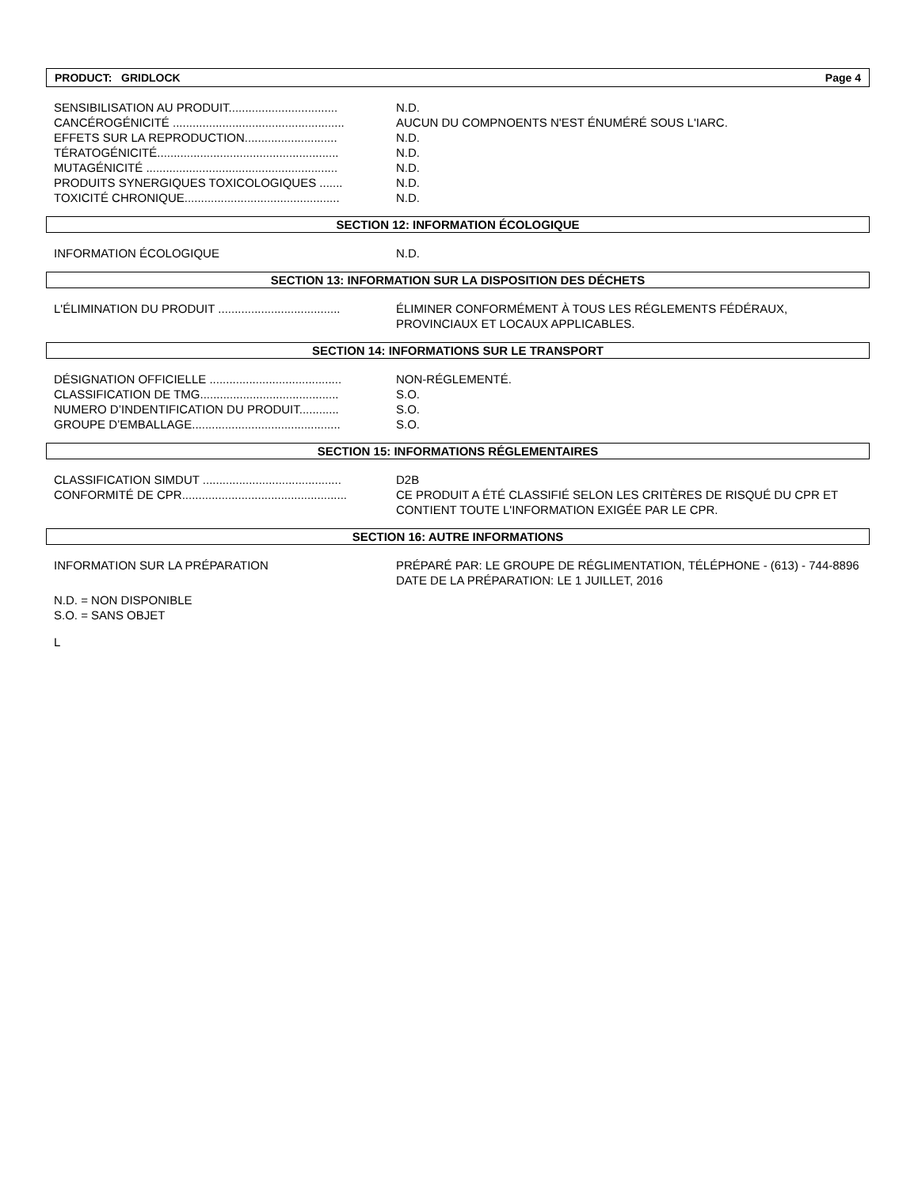PRODUCT: GRIDLOCK Page 4
SENSIBILISATION AU PRODUIT................................. N.D.
CANCÉROGÉNICITÉ .................................................... AUCUN DU COMPNOENTS N'EST ÉNUMÉRÉ SOUS L'IARC.
EFFETS SUR LA REPRODUCTION............................ N.D.
TÉRATOGÉNICITÉ....................................................... N.D.
MUTAGÉNICITÉ .......................................................... N.D.
PRODUITS SYNERGIQUES TOXICOLOGIQUES ....... N.D.
TOXICITÉ CHRONIQUE............................................... N.D.
SECTION 12: INFORMATION ÉCOLOGIQUE
INFORMATION ÉCOLOGIQUE N.D.
SECTION 13: INFORMATION SUR LA DISPOSITION DES DÉCHETS
L'ÉLIMINATION DU PRODUIT ..................................... ÉLIMINER CONFORMÉMENT À TOUS LES RÉGLEMENTS FÉDÉRAUX, PROVINCIAUX ET LOCAUX APPLICABLES.
SECTION 14: INFORMATIONS SUR LE TRANSPORT
DÉSIGNATION OFFICIELLE ........................................ NON-RÉGLEMENTÉ.
CLASSIFICATION DE TMG.......................................... S.O.
NUMERO D’INDENTIFICATION DU PRODUIT............ S.O.
GROUPE D’EMBALLAGE............................................. S.O.
SECTION 15: INFORMATIONS RÉGLEMENTAIRES
CLASSIFICATION SIMDUT .......................................... D2B
CONFORMITÉ DE CPR.................................................. CE PRODUIT A ÉTÉ CLASSIFIÉ SELON LES CRITÈRES DE RISQUÉ DU CPR ET CONTIENT TOUTE L'INFORMATION EXIGÉE PAR LE CPR.
SECTION 16: AUTRE INFORMATIONS
INFORMATION SUR LA PRÉPARATION PRÉPARÉ PAR: LE GROUPE DE RÉGLIMENTATION, TÉLÉPHONE - (613) - 744-8896
DATE DE LA PRÉPARATION: LE 1 JUILLET, 2016
N.D. = NON DISPONIBLE
S.O. = SANS OBJET
L